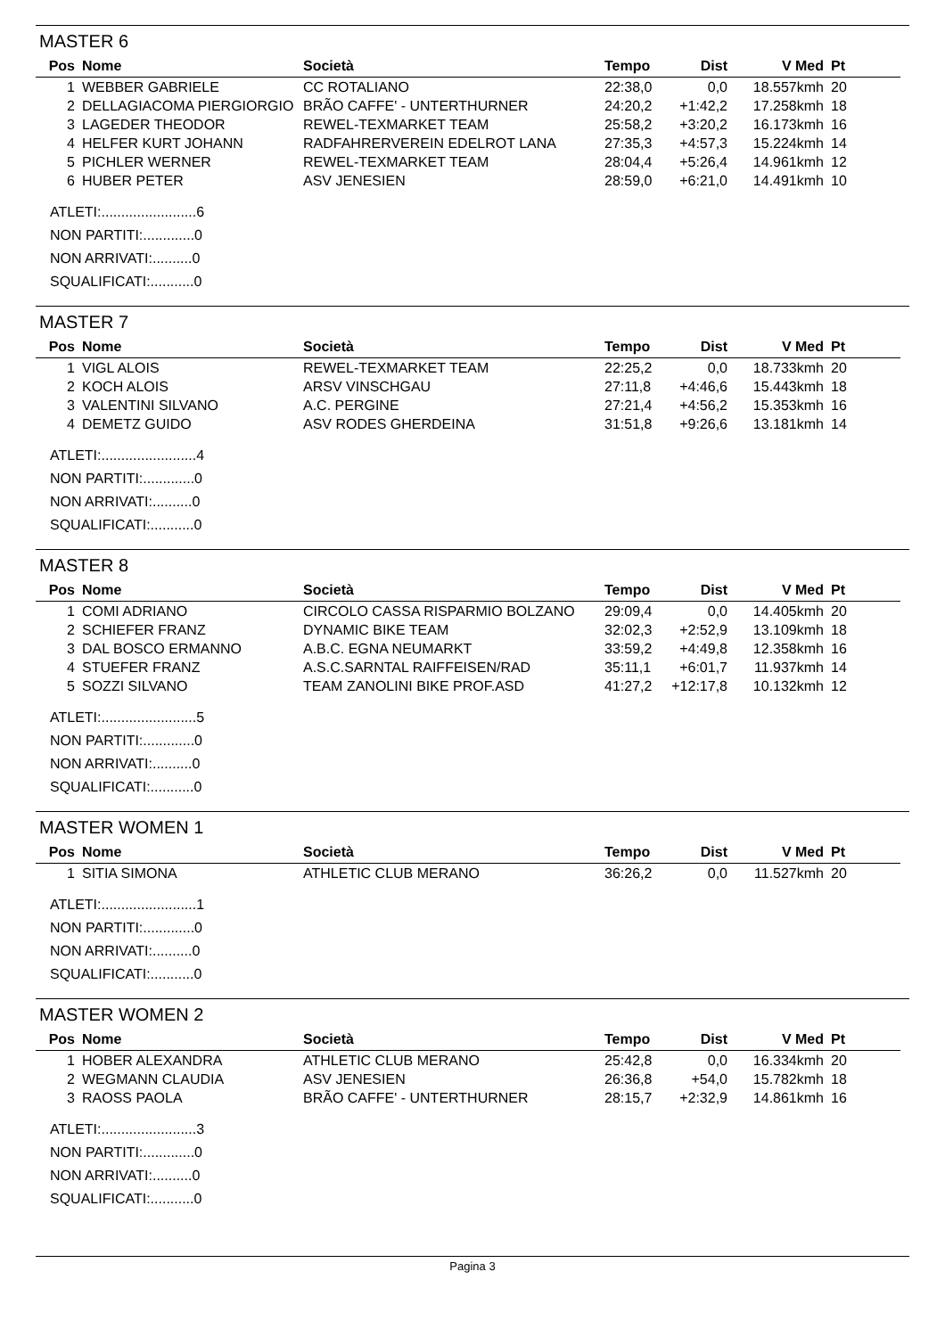MASTER 6
| Pos | Nome | Società | Tempo | Dist | V Med | Pt |
| --- | --- | --- | --- | --- | --- | --- |
| 1 | WEBBER GABRIELE | CC ROTALIANO | 22:38,0 | 0,0 | 18.557kmh | 20 |
| 2 | DELLAGIACOMA PIERGIORGIO | BRÃO CAFFE' - UNTERTHURNER | 24:20,2 | +1:42,2 | 17.258kmh | 18 |
| 3 | LAGEDER THEODOR | REWEL-TEXMARKET TEAM | 25:58,2 | +3:20,2 | 16.173kmh | 16 |
| 4 | HELFER KURT JOHANN | RADFAHRERVEREIN EDELROT LANA | 27:35,3 | +4:57,3 | 15.224kmh | 14 |
| 5 | PICHLER WERNER | REWEL-TEXMARKET TEAM | 28:04,4 | +5:26,4 | 14.961kmh | 12 |
| 6 | HUBER PETER | ASV JENESIEN | 28:59,0 | +6:21,0 | 14.491kmh | 10 |
ATLETI:........................6
NON PARTITI:.............0
NON ARRIVATI:..........0
SQUALIFICATI:...........0
MASTER 7
| Pos | Nome | Società | Tempo | Dist | V Med | Pt |
| --- | --- | --- | --- | --- | --- | --- |
| 1 | VIGL ALOIS | REWEL-TEXMARKET TEAM | 22:25,2 | 0,0 | 18.733kmh | 20 |
| 2 | KOCH ALOIS | ARSV VINSCHGAU | 27:11,8 | +4:46,6 | 15.443kmh | 18 |
| 3 | VALENTINI SILVANO | A.C. PERGINE | 27:21,4 | +4:56,2 | 15.353kmh | 16 |
| 4 | DEMETZ GUIDO | ASV RODES GHERDEINA | 31:51,8 | +9:26,6 | 13.181kmh | 14 |
ATLETI:........................4
NON PARTITI:.............0
NON ARRIVATI:..........0
SQUALIFICATI:...........0
MASTER 8
| Pos | Nome | Società | Tempo | Dist | V Med | Pt |
| --- | --- | --- | --- | --- | --- | --- |
| 1 | COMI ADRIANO | CIRCOLO CASSA RISPARMIO BOLZANO | 29:09,4 | 0,0 | 14.405kmh | 20 |
| 2 | SCHIEFER FRANZ | DYNAMIC BIKE TEAM | 32:02,3 | +2:52,9 | 13.109kmh | 18 |
| 3 | DAL BOSCO ERMANNO | A.B.C. EGNA NEUMARKT | 33:59,2 | +4:49,8 | 12.358kmh | 16 |
| 4 | STUEFER FRANZ | A.S.C.SARNTAL RAIFFEISEN/RAD | 35:11,1 | +6:01,7 | 11.937kmh | 14 |
| 5 | SOZZI SILVANO | TEAM ZANOLINI BIKE PROF.ASD | 41:27,2 | +12:17,8 | 10.132kmh | 12 |
ATLETI:........................5
NON PARTITI:.............0
NON ARRIVATI:..........0
SQUALIFICATI:...........0
MASTER WOMEN 1
| Pos | Nome | Società | Tempo | Dist | V Med | Pt |
| --- | --- | --- | --- | --- | --- | --- |
| 1 | SITIA SIMONA | ATHLETIC CLUB MERANO | 36:26,2 | 0,0 | 11.527kmh | 20 |
ATLETI:........................1
NON PARTITI:.............0
NON ARRIVATI:..........0
SQUALIFICATI:...........0
MASTER WOMEN 2
| Pos | Nome | Società | Tempo | Dist | V Med | Pt |
| --- | --- | --- | --- | --- | --- | --- |
| 1 | HOBER ALEXANDRA | ATHLETIC CLUB MERANO | 25:42,8 | 0,0 | 16.334kmh | 20 |
| 2 | WEGMANN CLAUDIA | ASV JENESIEN | 26:36,8 | +54,0 | 15.782kmh | 18 |
| 3 | RAOSS PAOLA | BRÃO CAFFE' - UNTERTHURNER | 28:15,7 | +2:32,9 | 14.861kmh | 16 |
ATLETI:........................3
NON PARTITI:.............0
NON ARRIVATI:..........0
SQUALIFICATI:...........0
Pagina 3